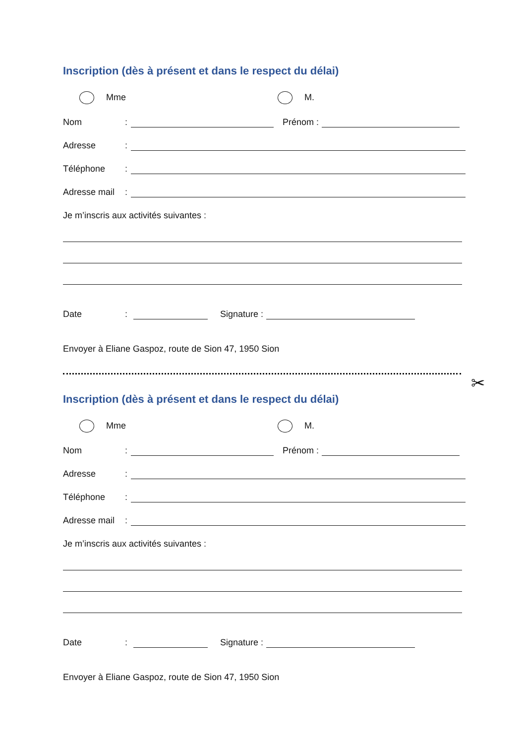Inscription (dès à présent et dans le respect du délai)
Mme M.
Nom: Prénom :
Adresse:
Téléphone:
Adresse mail:
Je m’inscris aux activités suivantes :
Date: Signature :
Envoyer à Eliane Gaspoz, route de Sion 47, 1950 Sion
✂
Inscription (dès à présent et dans le respect du délai)
Mme M.
Nom: Prénom :
Adresse:
Téléphone:
Adresse mail:
Je m’inscris aux activités suivantes :
Date: Signature :
Envoyer à Eliane Gaspoz, route de Sion 47, 1950 Sion